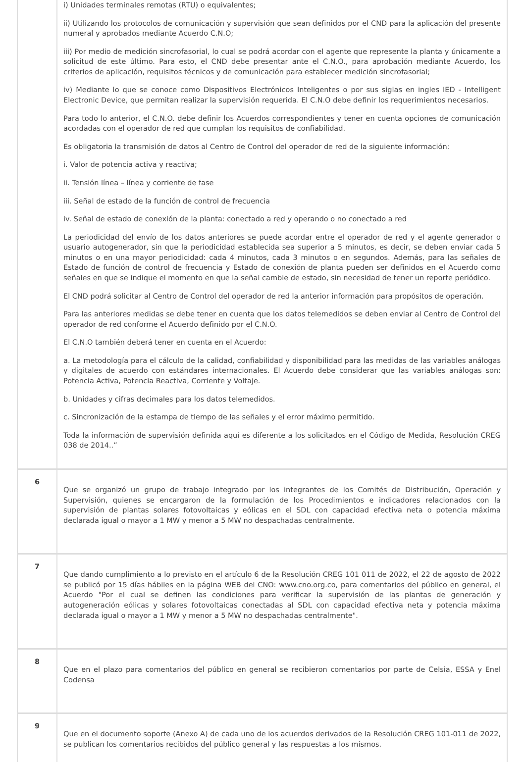| | i) Unidades terminales remotas (RTU) o equivalentes; ii) Utilizando los protocolos de comunicación y supervisión que sean definidos por el CND para la aplicación del presente numeral y aprobados mediante Acuerdo C.N.O; iii) Por medio de medición sincrofasorial, lo cual se podrá acordar con el agente que represente la planta y únicamente a solicitud de este último. Para esto, el CND debe presentar ante el C.N.O., para aprobación mediante Acuerdo, los criterios de aplicación, requisitos técnicos y de comunicación para establecer medición sincrofasorial; iv) Mediante lo que se conoce como Dispositivos Electrónicos Inteligentes o por sus siglas en ingles IED - Intelligent Electronic Device, que permitan realizar la supervisión requerida. El C.N.O debe definir los requerimientos necesarios. Para todo lo anterior, el C.N.O. debe definir los Acuerdos correspondientes y tener en cuenta opciones de comunicación acordadas con el operador de red que cumplan los requisitos de confiabilidad. Es obligatoria la transmisión de datos al Centro de Control del operador de red de la siguiente información: i. Valor de potencia activa y reactiva; ii. Tensión línea – línea y corriente de fase iii. Señal de estado de la función de control de frecuencia iv. Señal de estado de conexión de la planta: conectado a red y operando o no conectado a red La periodicidad del envío de los datos anteriores se puede acordar entre el operador de red y el agente generador o usuario autogenerador, sin que la periodicidad establecida sea superior a 5 minutos, es decir, se deben enviar cada 5 minutos o en una mayor periodicidad: cada 4 minutos, cada 3 minutos o en segundos. Además, para las señales de Estado de función de control de frecuencia y Estado de conexión de planta pueden ser definidos en el Acuerdo como señales en que se indique el momento en que la señal cambie de estado, sin necesidad de tener un reporte periódico. El CND podrá solicitar al Centro de Control del operador de red la anterior información para propósitos de operación. Para las anteriores medidas se debe tener en cuenta que los datos telemedidos se deben enviar al Centro de Control del operador de red conforme el Acuerdo definido por el C.N.O. El C.N.O también deberá tener en cuenta en el Acuerdo: a. La metodología para el cálculo de la calidad, confiabilidad y disponibilidad para las medidas de las variables análogas y digitales de acuerdo con estándares internacionales. El Acuerdo debe considerar que las variables análogas son: Potencia Activa, Potencia Reactiva, Corriente y Voltaje. b. Unidades y cifras decimales para los datos telemedidos. c. Sincronización de la estampa de tiempo de las señales y el error máximo permitido. Toda la información de supervisión definida aquí es diferente a los solicitados en el Código de Medida, Resolución CREG 038 de 2014..” |
| 6 | Que se organizó un grupo de trabajo integrado por los integrantes de los Comités de Distribución, Operación y Supervisión, quienes se encargaron de la formulación de los Procedimientos e indicadores relacionados con la supervisión de plantas solares fotovoltaicas y eólicas en el SDL con capacidad efectiva neta o potencia máxima declarada igual o mayor a 1 MW y menor a 5 MW no despachadas centralmente. |
| 7 | Que dando cumplimiento a lo previsto en el artículo 6 de la Resolución CREG 101 011 de 2022, el 22 de agosto de 2022 se publicó por 15 días hábiles en la página WEB del CNO: www.cno.org.co, para comentarios del público en general, el Acuerdo "Por el cual se definen las condiciones para verificar la supervisión de las plantas de generación y autogeneración eólicas y solares fotovoltaicas conectadas al SDL con capacidad efectiva neta y potencia máxima declarada igual o mayor a 1 MW y menor a 5 MW no despachadas centralmente". |
| 8 | Que en el plazo para comentarios del público en general se recibieron comentarios por parte de Celsia, ESSA y Enel Codensa |
| 9 | Que en el documento soporte (Anexo A) de cada uno de los acuerdos derivados de la Resolución CREG 101-011 de 2022, se publican los comentarios recibidos del público general y las respuestas a los mismos. |